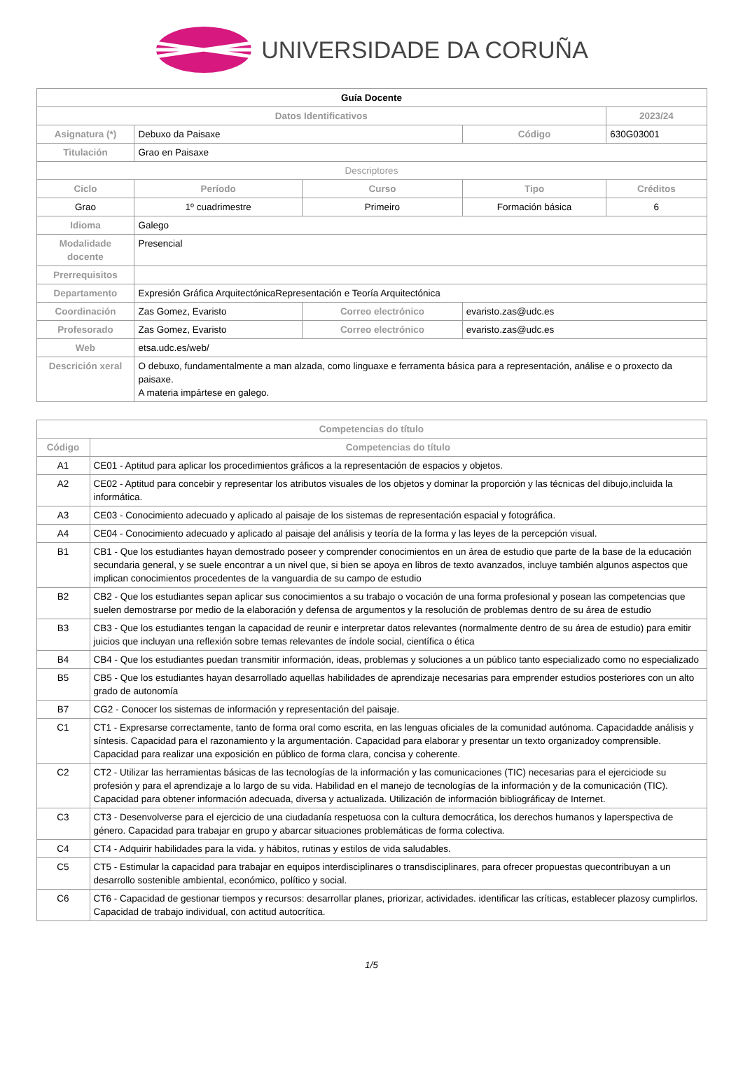UNIVERSIDADE DA CORUÑA
| Guía Docente | | | | | |
| Datos Identificativos | | | | | 2023/24 |
| Asignatura (*) | Debuxo da Paisaxe | | | Código | 630G03001 |
| Titulación | Grao en Paisaxe | | | | |
| Descriptores | | | | | |
| Ciclo | | Período | Curso | Tipo | Créditos |
| Grao | | 1º cuadrimestre | Primeiro | Formación básica | 6 |
| Idioma | Galego | | | | |
| Modalidade docente | Presencial | | | | |
| Prerrequisitos | | | | | |
| Departamento | Expresión Gráfica ArquitectónicaRepresentación e Teoría Arquitectónica | | | | |
| Coordinación | Zas Gomez, Evaristo | | Correo electrónico | evaristo.zas@udc.es | |
| Profesorado | Zas Gomez, Evaristo | | Correo electrónico | evaristo.zas@udc.es | |
| Web | etsa.udc.es/web/ | | | | |
| Descrición xeral | O debuxo, fundamentalmente a man alzada, como linguaxe e ferramenta básica para a representación, análise e o proxecto da paisaxe. A materia impártese en galego. | | | | |
| Competencias do título | |
| --- | --- |
| Código | Competencias do título |
| A1 | CE01 - Aptitud para aplicar los procedimientos gráficos a la representación de espacios y objetos. |
| A2 | CE02 - Aptitud para concebir y representar los atributos visuales de los objetos y dominar la proporción y las técnicas del dibujo,incluida la informática. |
| A3 | CE03 - Conocimiento adecuado y aplicado al paisaje de los sistemas de representación espacial y fotográfica. |
| A4 | CE04 - Conocimiento adecuado y aplicado al paisaje del análisis y teoría de la forma y las leyes de la percepción visual. |
| B1 | CB1 - Que los estudiantes hayan demostrado poseer y comprender conocimientos en un área de estudio que parte de la base de la educación secundaria general, y se suele encontrar a un nivel que, si bien se apoya en libros de texto avanzados, incluye también algunos aspectos que implican conocimientos procedentes de la vanguardia de su campo de estudio |
| B2 | CB2 - Que los estudiantes sepan aplicar sus conocimientos a su trabajo o vocación de una forma profesional y posean las competencias que suelen demostrarse por medio de la elaboración y defensa de argumentos y la resolución de problemas dentro de su área de estudio |
| B3 | CB3 - Que los estudiantes tengan la capacidad de reunir e interpretar datos relevantes (normalmente dentro de su área de estudio) para emitir juicios que incluyan una reflexión sobre temas relevantes de índole social, científica o ética |
| B4 | CB4 - Que los estudiantes puedan transmitir información, ideas, problemas y soluciones a un público tanto especializado como no especializado |
| B5 | CB5 - Que los estudiantes hayan desarrollado aquellas habilidades de aprendizaje necesarias para emprender estudios posteriores con un alto grado de autonomía |
| B7 | CG2 - Conocer los sistemas de información y representación del paisaje. |
| C1 | CT1 - Expresarse correctamente, tanto de forma oral como escrita, en las lenguas oficiales de la comunidad autónoma. Capacidadde análisis y síntesis. Capacidad para el razonamiento y la argumentación. Capacidad para elaborar y presentar un texto organizadoy comprensible. Capacidad para realizar una exposición en público de forma clara, concisa y coherente. |
| C2 | CT2 - Utilizar las herramientas básicas de las tecnologías de la información y las comunicaciones (TIC) necesarias para el ejerciciode su profesión y para el aprendizaje a lo largo de su vida. Habilidad en el manejo de tecnologías de la información y de la comunicación (TIC). Capacidad para obtener información adecuada, diversa y actualizada. Utilización de información bibliográficay de Internet. |
| C3 | CT3 - Desenvolverse para el ejercicio de una ciudadanía respetuosa con la cultura democrática, los derechos humanos y laperspectiva de género. Capacidad para trabajar en grupo y abarcar situaciones problemáticas de forma colectiva. |
| C4 | CT4 - Adquirir habilidades para la vida. y hábitos, rutinas y estilos de vida saludables. |
| C5 | CT5 - Estimular la capacidad para trabajar en equipos interdisciplinares o transdisciplinares, para ofrecer propuestas quecontribuyan a un desarrollo sostenible ambiental, económico, político y social. |
| C6 | CT6 - Capacidad de gestionar tiempos y recursos: desarrollar planes, priorizar, actividades. identificar las críticas, establecer plazosy cumplirlos. Capacidad de trabajo individual, con actitud autocrítica. |
1/5